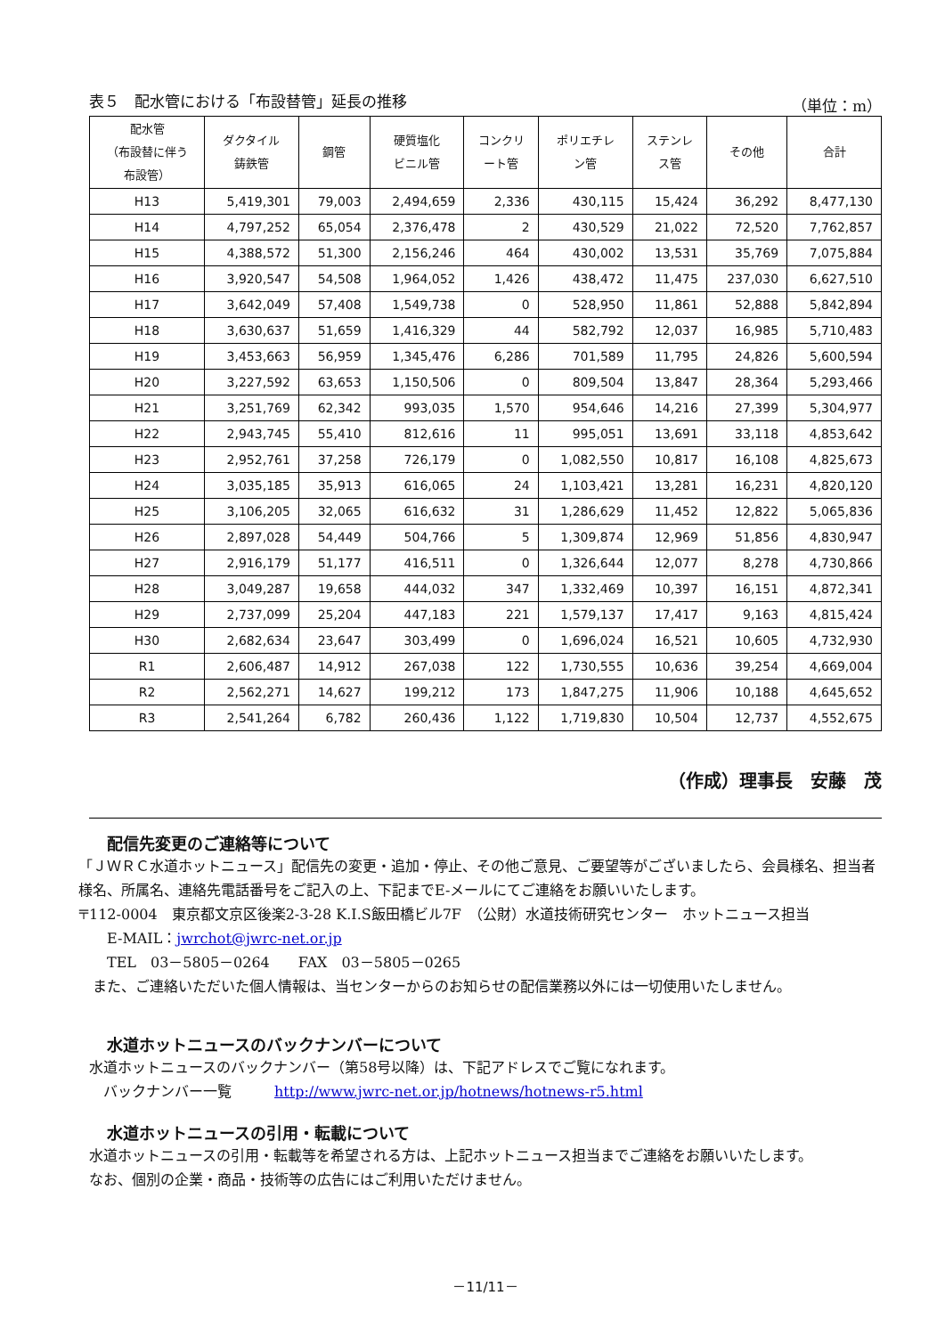表５　配水管における「布設替管」延長の推移 （単位：m）
| 配水管 （布設替に伴う 布設管） | ダクタイル 鋳鉄管 | 鋼管 | 硬質塩化 ビニル管 | コンクリ ート管 | ポリエチレ ン管 | ステンレ ス管 | その他 | 合計 |
| --- | --- | --- | --- | --- | --- | --- | --- | --- |
| H13 | 5,419,301 | 79,003 | 2,494,659 | 2,336 | 430,115 | 15,424 | 36,292 | 8,477,130 |
| H14 | 4,797,252 | 65,054 | 2,376,478 | 2 | 430,529 | 21,022 | 72,520 | 7,762,857 |
| H15 | 4,388,572 | 51,300 | 2,156,246 | 464 | 430,002 | 13,531 | 35,769 | 7,075,884 |
| H16 | 3,920,547 | 54,508 | 1,964,052 | 1,426 | 438,472 | 11,475 | 237,030 | 6,627,510 |
| H17 | 3,642,049 | 57,408 | 1,549,738 | 0 | 528,950 | 11,861 | 52,888 | 5,842,894 |
| H18 | 3,630,637 | 51,659 | 1,416,329 | 44 | 582,792 | 12,037 | 16,985 | 5,710,483 |
| H19 | 3,453,663 | 56,959 | 1,345,476 | 6,286 | 701,589 | 11,795 | 24,826 | 5,600,594 |
| H20 | 3,227,592 | 63,653 | 1,150,506 | 0 | 809,504 | 13,847 | 28,364 | 5,293,466 |
| H21 | 3,251,769 | 62,342 | 993,035 | 1,570 | 954,646 | 14,216 | 27,399 | 5,304,977 |
| H22 | 2,943,745 | 55,410 | 812,616 | 11 | 995,051 | 13,691 | 33,118 | 4,853,642 |
| H23 | 2,952,761 | 37,258 | 726,179 | 0 | 1,082,550 | 10,817 | 16,108 | 4,825,673 |
| H24 | 3,035,185 | 35,913 | 616,065 | 24 | 1,103,421 | 13,281 | 16,231 | 4,820,120 |
| H25 | 3,106,205 | 32,065 | 616,632 | 31 | 1,286,629 | 11,452 | 12,822 | 5,065,836 |
| H26 | 2,897,028 | 54,449 | 504,766 | 5 | 1,309,874 | 12,969 | 51,856 | 4,830,947 |
| H27 | 2,916,179 | 51,177 | 416,511 | 0 | 1,326,644 | 12,077 | 8,278 | 4,730,866 |
| H28 | 3,049,287 | 19,658 | 444,032 | 347 | 1,332,469 | 10,397 | 16,151 | 4,872,341 |
| H29 | 2,737,099 | 25,204 | 447,183 | 221 | 1,579,137 | 17,417 | 9,163 | 4,815,424 |
| H30 | 2,682,634 | 23,647 | 303,499 | 0 | 1,696,024 | 16,521 | 10,605 | 4,732,930 |
| R1 | 2,606,487 | 14,912 | 267,038 | 122 | 1,730,555 | 10,636 | 39,254 | 4,669,004 |
| R2 | 2,562,271 | 14,627 | 199,212 | 173 | 1,847,275 | 11,906 | 10,188 | 4,645,652 |
| R3 | 2,541,264 | 6,782 | 260,436 | 1,122 | 1,719,830 | 10,504 | 12,737 | 4,552,675 |
（作成）理事長　安藤　茂
配信先変更のご連絡等について
「ＪＷＲＣ水道ホットニュース」配信先の変更・追加・停止、その他ご意見、ご要望等がございましたら、会員様名、担当者様名、所属名、連絡先電話番号をご記入の上、下記までE-メールにてご連絡をお願いいたします。
〒112-0004　東京都文京区後楽2-3-28 K.I.S飯田橋ビル7F　（公財）水道技術研究センター　ホットニュース担当
　　E-MAIL：jwrchot@jwrc-net.or.jp
　　TEL　03－5805－0264　　FAX　03－5805－0265
　また、ご連絡いただいた個人情報は、当センターからのお知らせの配信業務以外には一切使用いたしません。
水道ホットニュースのバックナンバーについて
水道ホットニュースのバックナンバー（第58号以降）は、下記アドレスでご覧になれます。
　バックナンバー一覧　　　http://www.jwrc-net.or.jp/hotnews/hotnews-r5.html
水道ホットニュースの引用・転載について
水道ホットニュースの引用・転載等を希望される方は、上記ホットニュース担当までご連絡をお願いいたします。
なお、個別の企業・商品・技術等の広告にはご利用いただけません。
－11/11－